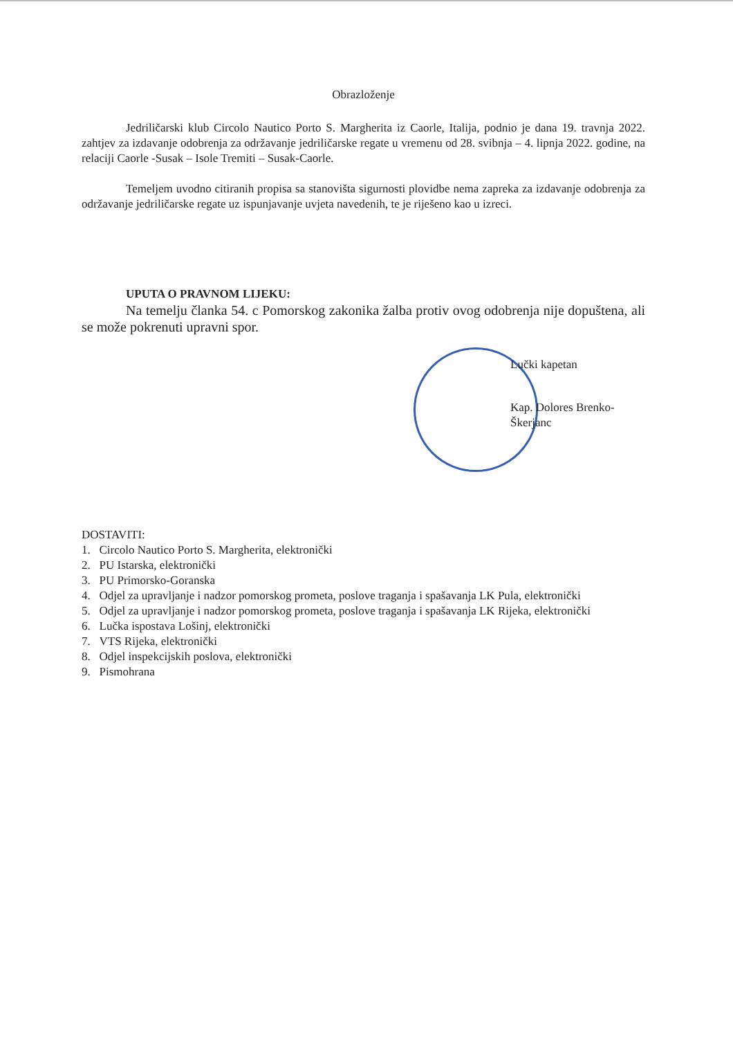Obrazloženje
Jedriličarski klub Circolo Nautico Porto S. Margherita iz Caorle, Italija, podnio je dana 19. travnja 2022. zahtjev za izdavanje odobrenja za održavanje jedriličarske regate u vremenu od 28. svibnja – 4. lipnja 2022. godine, na relaciji Caorle -Susak – Isole Tremiti – Susak-Caorle.
Temeljem uvodno citiranih propisa sa stanovišta sigurnosti plovidbe nema zapreka za izdavanje odobrenja za održavanje jedriličarske regate uz ispunjavanje uvjeta navedenih, te je riješeno kao u izreci.
UPUTA O PRAVNOM LIJEKU:
Na temelju članka 54. c Pomorskog zakonika žalba protiv ovog odobrenja nije dopuštena, ali se može pokrenuti upravni spor.
Lučki kapetan
Kap. Dolores Brenko-Škerjanc
DOSTAVITI:
1. Circolo Nautico Porto S. Margherita, elektronički
2. PU Istarska, elektronički
3. PU Primorsko-Goranska
4. Odjel za upravljanje i nadzor pomorskog prometa, poslove traganja i spašavanja LK Pula, elektronički
5. Odjel za upravljanje i nadzor pomorskog prometa, poslove traganja i spašavanja LK Rijeka, elektronički
6. Lučka ispostava Lošinj, elektronički
7. VTS Rijeka, elektronički
8. Odjel inspekcijskih poslova, elektronički
9. Pismohrana